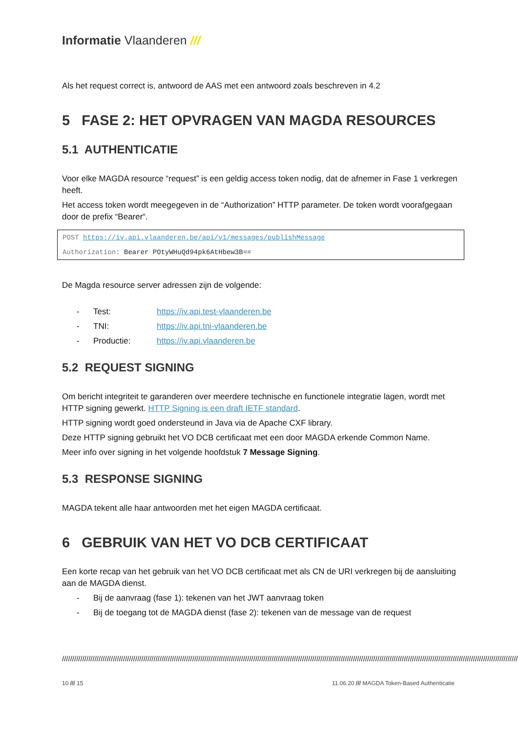Informatie Vlaanderen ///
Als het request correct is, antwoord de AAS met een antwoord zoals beschreven in 4.2
5 FASE 2: HET OPVRAGEN VAN MAGDA RESOURCES
5.1 AUTHENTICATIE
Voor elke MAGDA resource “request” is een geldig access token nodig, dat de afnemer in Fase 1 verkregen heeft.
Het access token wordt meegegeven in de “Authorization” HTTP parameter. De token wordt voorafgegaan door de prefix “Bearer“.
POST https://iv.api.vlaanderen.be/api/v1/messages/publishMessage
Authorization: Bearer POtyWHuQd94pk6AtHbew3B==
De Magda resource server adressen zijn de volgende:
- Test: https://iv.api.test-vlaanderen.be
- TNI: https://iv.api.tni-vlaanderen.be
- Productie: https://iv.api.vlaanderen.be
5.2 REQUEST SIGNING
Om bericht integriteit te garanderen over meerdere technische en functionele integratie lagen, wordt met HTTP signing gewerkt. HTTP Signing is een draft IETF standard.
HTTP signing wordt goed ondersteund in Java via de Apache CXF library.
Deze HTTP signing gebruikt het VO DCB certificaat met een door MAGDA erkende Common Name.
Meer info over signing in het volgende hoofdstuk 7 Message Signing.
5.3 RESPONSE SIGNING
MAGDA tekent alle haar antwoorden met het eigen MAGDA certificaat.
6 GEBRUIK VAN HET VO DCB CERTIFICAAT
Een korte recap van het gebruik van het VO DCB certificaat met als CN de URI verkregen bij de aansluiting aan de MAGDA dienst.
- Bij de aanvraag (fase 1): tekenen van het JWT aanvraag token
- Bij de toegang tot de MAGDA dienst (fase 2): tekenen van de message van de request
//////////////////////////////////////////////////////////////////////////////////////////////////////////////////////////////////////////////////////////////////////////////////////////////////////////////////////////////////
10 /// 15 11.06.20 /// MAGDA Token-Based Authenticatie